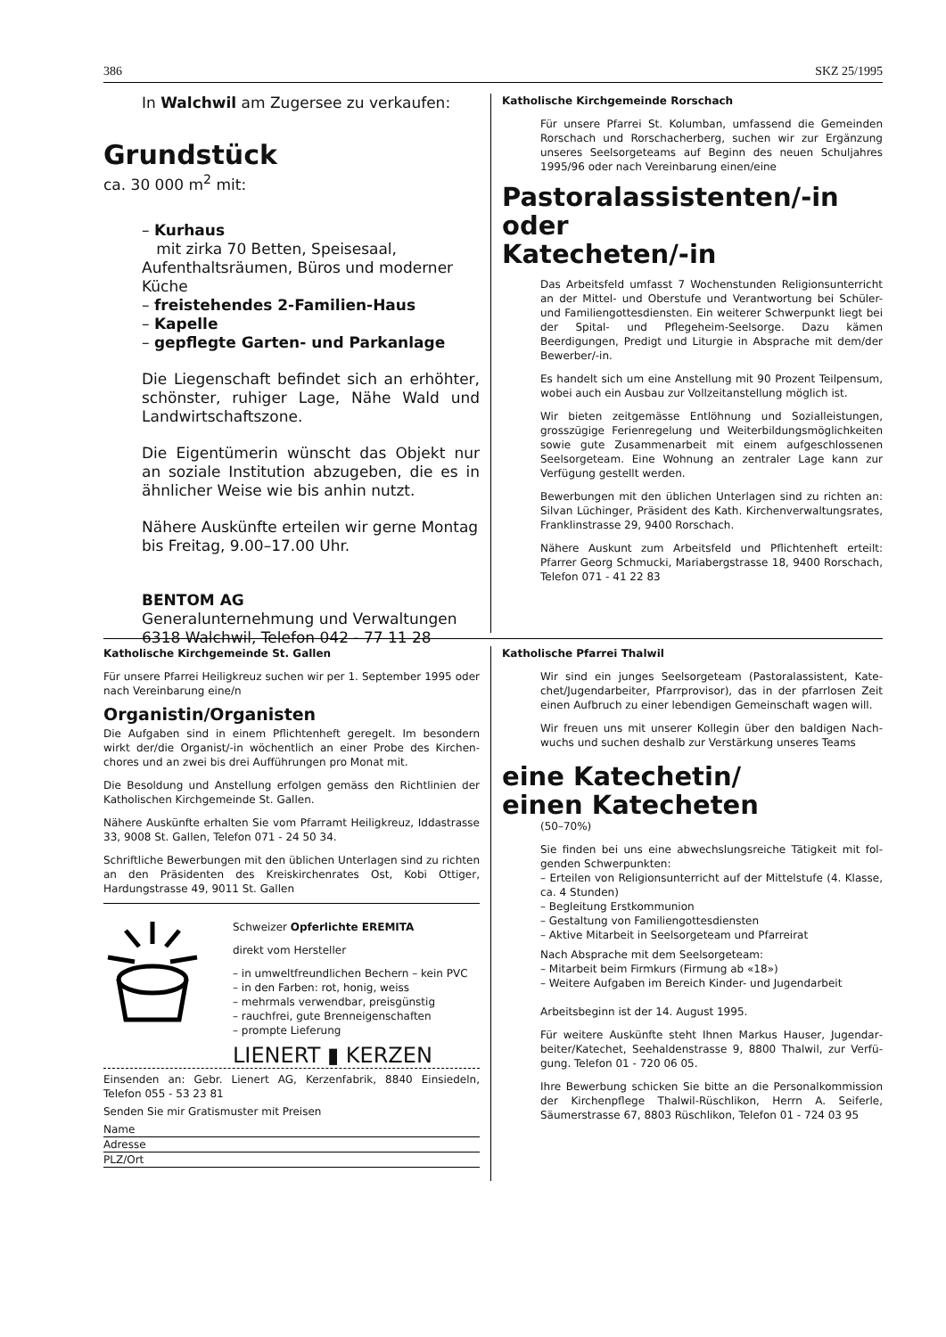386 SKZ 25/1995
In Walchwil am Zugersee zu verkaufen:
Grundstück
ca. 30 000 m<sup>2</sup> mit:
– Kurhaus
mit zirka 70 Betten, Speisesaal, Aufenthalts­räumen, Büros und moderner Küche
– freistehendes 2-Familien-Haus
– Kapelle
– gepflegte Garten- und Parkanlage
Die Liegenschaft befindet sich an erhöhter, schönster, ruhiger Lage, Nähe Wald und Land­wirtschaftszone.
Die Eigentümerin wünscht das Objekt nur an soziale Institution abzugeben, die es in ähn­licher Weise wie bis anhin nutzt.
Nähere Auskünfte erteilen wir gerne Montag bis Freitag, 9.00–17.00 Uhr.
BENTOM AG
Generalunternehmung und Verwaltungen
6318 Walchwil, Telefon 042 - 77 11 28
Katholische Kirchgemeinde Rorschach
Für unsere Pfarrei St. Kolumban, umfassend die Gemeinden Rorschach und Rorschacherberg, suchen wir zur Ergänzung unseres Seelsorgeteams auf Beginn des neuen Schuljahres 1995/96 oder nach Vereinbarung einen/eine
Pastoralassistenten/-in
oder
Katecheten/-in
Das Arbeitsfeld umfasst 7 Wochenstunden Religionsunter­richt an der Mittel- und Oberstufe und Verantwortung bei Schüler- und Familiengottesdiensten. Ein weiterer Schwer­punkt liegt bei der Spital- und Pflegeheim-Seelsorge. Dazu kämen Beerdigungen, Predigt und Liturgie in Absprache mit dem/der Bewerber/-in.
Es handelt sich um eine Anstellung mit 90 Prozent Teilpen­sum, wobei auch ein Ausbau zur Vollzeitanstellung möglich ist.
Wir bieten zeitgemässe Entlöhnung und Sozialleistungen, grosszügige Ferienregelung und Weiterbildungsmöglichkei­ten sowie gute Zusammenarbeit mit einem aufgeschlosse­nen Seelsorgeteam. Eine Wohnung an zentraler Lage kann zur Verfügung gestellt werden.
Bewerbungen mit den üblichen Unterlagen sind zu richten an: Silvan Lüchinger, Präsident des Kath. Kirchenverwal­tungsrates, Franklinstrasse 29, 9400 Rorschach.
Nähere Auskunt zum Arbeitsfeld und Pflichtenheft erteilt: Pfarrer Georg Schmucki, Mariabergstrasse 18, 9400 Ror­schach, Telefon 071 - 41 22 83
Katholische Kirchgemeinde St. Gallen
Für unsere Pfarrei Heiligkreuz suchen wir per 1. September 1995 oder nach Vereinbarung eine/n
Organistin/Organisten
Die Aufgaben sind in einem Pflichtenheft geregelt. Im besondern wirkt der/die Organist/-in wöchentlich an einer Probe des Kirchen­chores und an zwei bis drei Aufführungen pro Monat mit.
Die Besoldung und Anstellung erfolgen gemäss den Richtlinien der Katholischen Kirchgemeinde St. Gallen.
Nähere Auskünfte erhalten Sie vom Pfarramt Heiligkreuz, Iddastras­se 33, 9008 St. Gallen, Telefon 071 - 24 50 34.
Schriftliche Bewerbungen mit den üblichen Unterlagen sind zu richten an den Präsidenten des Kreiskirchenrates Ost, Kobi Ottiger, Hardungstrasse 49, 9011 St. Gallen
Schweizer Opferlichte EREMITA
direkt vom Hersteller
– in umweltfreundlichen Bechern – kein PVC
– in den Farben: rot, honig, weiss
– mehrmals verwendbar, preisgünstig
– rauchfrei, gute Brenneigenschaften
– prompte Lieferung
LIENERT ▮ KERZEN
Einsenden an: Gebr. Lienert AG, Kerzenfabrik, 8840 Einsiedeln, Telefon 055 - 53 23 81
Senden Sie mir Gratismuster mit Preisen
Name
Adresse
PLZ/Ort
Katholische Pfarrei Thalwil
Wir sind ein junges Seelsorgeteam (Pastoralassistent, Kate­chet/Jugendarbeiter, Pfarrprovisor), das in der pfarrlosen Zeit einen Aufbruch zu einer lebendigen Gemeinschaft wa­gen will.
Wir freuen uns mit unserer Kollegin über den baldigen Nach­wuchs und suchen deshalb zur Verstärkung unseres Teams
eine Katechetin/
einen Katecheten
(50–70%)
Sie finden bei uns eine abwechslungsreiche Tätigkeit mit fol­genden Schwerpunkten:
– Erteilen von Religionsunterricht auf der Mittelstufe (4. Klasse, ca. 4 Stunden)
– Begleitung Erstkommunion
– Gestaltung von Familiengottesdiensten
– Aktive Mitarbeit in Seelsorgeteam und Pfarreirat
Nach Absprache mit dem Seelsorgeteam:
– Mitarbeit beim Firmkurs (Firmung ab «18»)
– Weitere Aufgaben im Bereich Kinder- und Jugendarbeit
Arbeitsbeginn ist der 14. August 1995.
Für weitere Auskünfte steht Ihnen Markus Hauser, Jugendar­beiter/Katechet, Seehaldenstrasse 9, 8800 Thalwil, zur Verfü­gung. Telefon 01 - 720 06 05.
Ihre Bewerbung schicken Sie bitte an die Personalkommis­sion der Kirchenpflege Thalwil-Rüschlikon, Herrn A. Seiferle, Säumerstrasse 67, 8803 Rüschlikon, Telefon 01 - 724 03 95